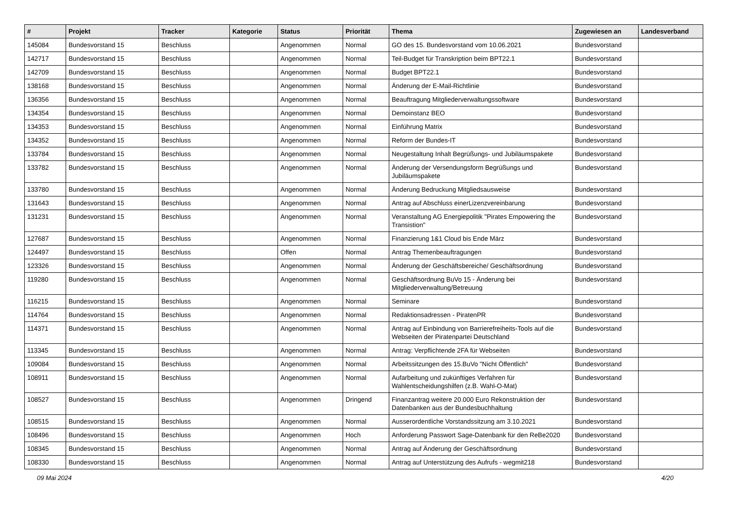| # | Projekt | Tracker | Kategorie | Status | Priorität | Thema | Zugewiesen an | Landesverband |
| --- | --- | --- | --- | --- | --- | --- | --- | --- |
| 145084 | Bundesvorstand 15 | Beschluss | | Angenommen | Normal | GO des 15. Bundesvorstand vom 10.06.2021 | Bundesvorstand | |
| 142717 | Bundesvorstand 15 | Beschluss | | Angenommen | Normal | Teil-Budget für Transkription beim BPT22.1 | Bundesvorstand | |
| 142709 | Bundesvorstand 15 | Beschluss | | Angenommen | Normal | Budget BPT22.1 | Bundesvorstand | |
| 138168 | Bundesvorstand 15 | Beschluss | | Angenommen | Normal | Änderung der E-Mail-Richtlinie | Bundesvorstand | |
| 136356 | Bundesvorstand 15 | Beschluss | | Angenommen | Normal | Beauftragung Mitgliederverwaltungssoftware | Bundesvorstand | |
| 134354 | Bundesvorstand 15 | Beschluss | | Angenommen | Normal | Demoinstanz BEO | Bundesvorstand | |
| 134353 | Bundesvorstand 15 | Beschluss | | Angenommen | Normal | Einführung Matrix | Bundesvorstand | |
| 134352 | Bundesvorstand 15 | Beschluss | | Angenommen | Normal | Reform der Bundes-IT | Bundesvorstand | |
| 133784 | Bundesvorstand 15 | Beschluss | | Angenommen | Normal | Neugestaltung Inhalt Begrüßungs- und Jubiläumspakete | Bundesvorstand | |
| 133782 | Bundesvorstand 15 | Beschluss | | Angenommen | Normal | Änderung der Versendungsform Begrüßungs und Jubiläumspakete | Bundesvorstand | |
| 133780 | Bundesvorstand 15 | Beschluss | | Angenommen | Normal | Änderung Bedruckung Mitgliedsausweise | Bundesvorstand | |
| 131643 | Bundesvorstand 15 | Beschluss | | Angenommen | Normal | Antrag auf Abschluss einerLizenzvereinbarung | Bundesvorstand | |
| 131231 | Bundesvorstand 15 | Beschluss | | Angenommen | Normal | Veranstaltung AG Energiepolitik "Pirates Empowering the Transistion" | Bundesvorstand | |
| 127687 | Bundesvorstand 15 | Beschluss | | Angenommen | Normal | Finanzierung 1&1 Cloud bis Ende März | Bundesvorstand | |
| 124497 | Bundesvorstand 15 | Beschluss | | Offen | Normal | Antrag Themenbeauftragungen | Bundesvorstand | |
| 123326 | Bundesvorstand 15 | Beschluss | | Angenommen | Normal | Änderung der Geschäftsbereiche/ Geschäftsordnung | Bundesvorstand | |
| 119280 | Bundesvorstand 15 | Beschluss | | Angenommen | Normal | Geschäftsordnung BuVo 15 - Änderung bei Mitgliederverwaltung/Betreuung | Bundesvorstand | |
| 116215 | Bundesvorstand 15 | Beschluss | | Angenommen | Normal | Seminare | Bundesvorstand | |
| 114764 | Bundesvorstand 15 | Beschluss | | Angenommen | Normal | Redaktionsadressen - PiratenPR | Bundesvorstand | |
| 114371 | Bundesvorstand 15 | Beschluss | | Angenommen | Normal | Antrag auf Einbindung von Barrierefreiheits-Tools auf die Webseiten der Piratenpartei Deutschland | Bundesvorstand | |
| 113345 | Bundesvorstand 15 | Beschluss | | Angenommen | Normal | Antrag: Verpflichtende 2FA für Webseiten | Bundesvorstand | |
| 109084 | Bundesvorstand 15 | Beschluss | | Angenommen | Normal | Arbeitssitzungen des 15.BuVo "Nicht Öffentlich" | Bundesvorstand | |
| 108911 | Bundesvorstand 15 | Beschluss | | Angenommen | Normal | Aufarbeitung und zukünftiges Verfahren für Wahlentscheidungshilfen (z.B. Wahl-O-Mat) | Bundesvorstand | |
| 108527 | Bundesvorstand 15 | Beschluss | | Angenommen | Dringend | Finanzantrag weitere 20.000 Euro Rekonstruktion der Datenbanken aus der Bundesbuchhaltung | Bundesvorstand | |
| 108515 | Bundesvorstand 15 | Beschluss | | Angenommen | Normal | Ausserordentliche Vorstandssitzung am 3.10.2021 | Bundesvorstand | |
| 108496 | Bundesvorstand 15 | Beschluss | | Angenommen | Hoch | Anforderung Passwort Sage-Datenbank für den ReBe2020 | Bundesvorstand | |
| 108345 | Bundesvorstand 15 | Beschluss | | Angenommen | Normal | Antrag auf Änderung der Geschäftsordnung | Bundesvorstand | |
| 108330 | Bundesvorstand 15 | Beschluss | | Angenommen | Normal | Antrag auf Unterstützung des Aufrufs - wegmit218 | Bundesvorstand | |
09 Mai 2024 4/20